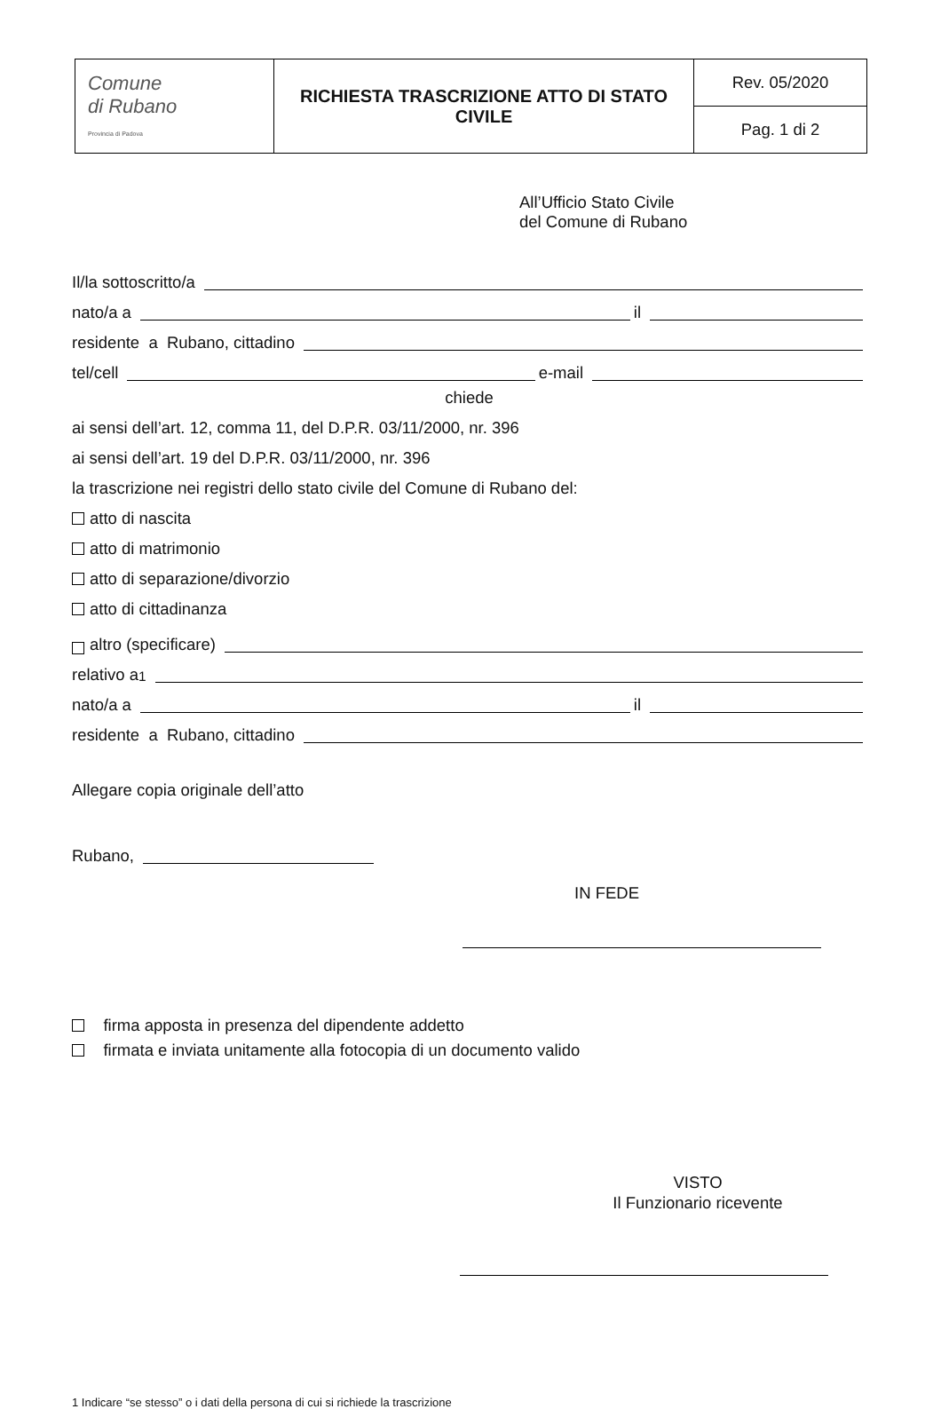| Comune di Rubano Provincia di Padova | RICHIESTA TRASCRIZIONE ATTO DI STATO CIVILE | Rev. 05/2020 |
| | | Pag. 1 di 2 |
All’Ufficio Stato Civile
del Comune di Rubano
Il/la sottoscritto/a
nato/a a il
residente a Rubano, cittadino
tel/cell e-mail
chiede
ai sensi dell’art. 12, comma 11, del D.P.R. 03/11/2000, nr. 396
ai sensi dell’art. 19 del D.P.R. 03/11/2000, nr. 396
la trascrizione nei registri dello stato civile del Comune di Rubano del:
atto di nascita
atto di matrimonio
atto di separazione/divorzio
atto di cittadinanza
altro (specificare)
relativo a<sup>1</sup>
nato/a a il
residente a Rubano, cittadino
Allegare copia originale dell’atto
Rubano,
IN FEDE
firma apposta in presenza del dipendente addetto
firmata e inviata unitamente alla fotocopia di un documento valido
VISTO
Il Funzionario ricevente
1 Indicare “se stesso” o i dati della persona di cui si richiede la trascrizione